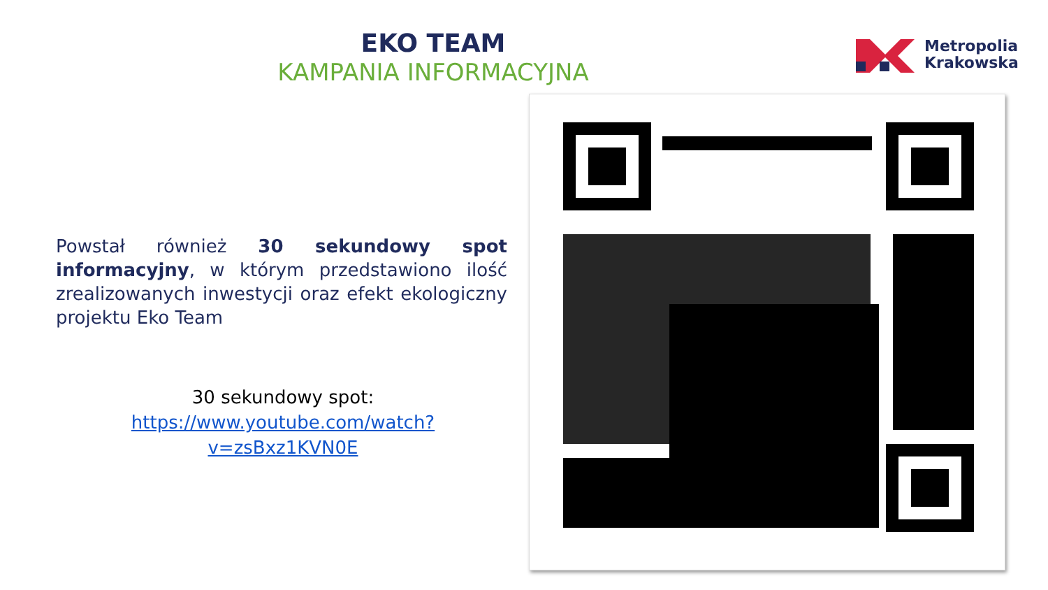EKO TEAM
KAMPANIA INFORMACYJNA
Metropolia
Krakowska
Powstał również 30 sekundowy spot informacyjny, w którym przedstawiono ilość zrealizowanych inwestycji oraz efekt ekologiczny projektu Eko Team
30 sekundowy spot:
https://www.youtube.com/watch?v=zsBxz1KVN0E